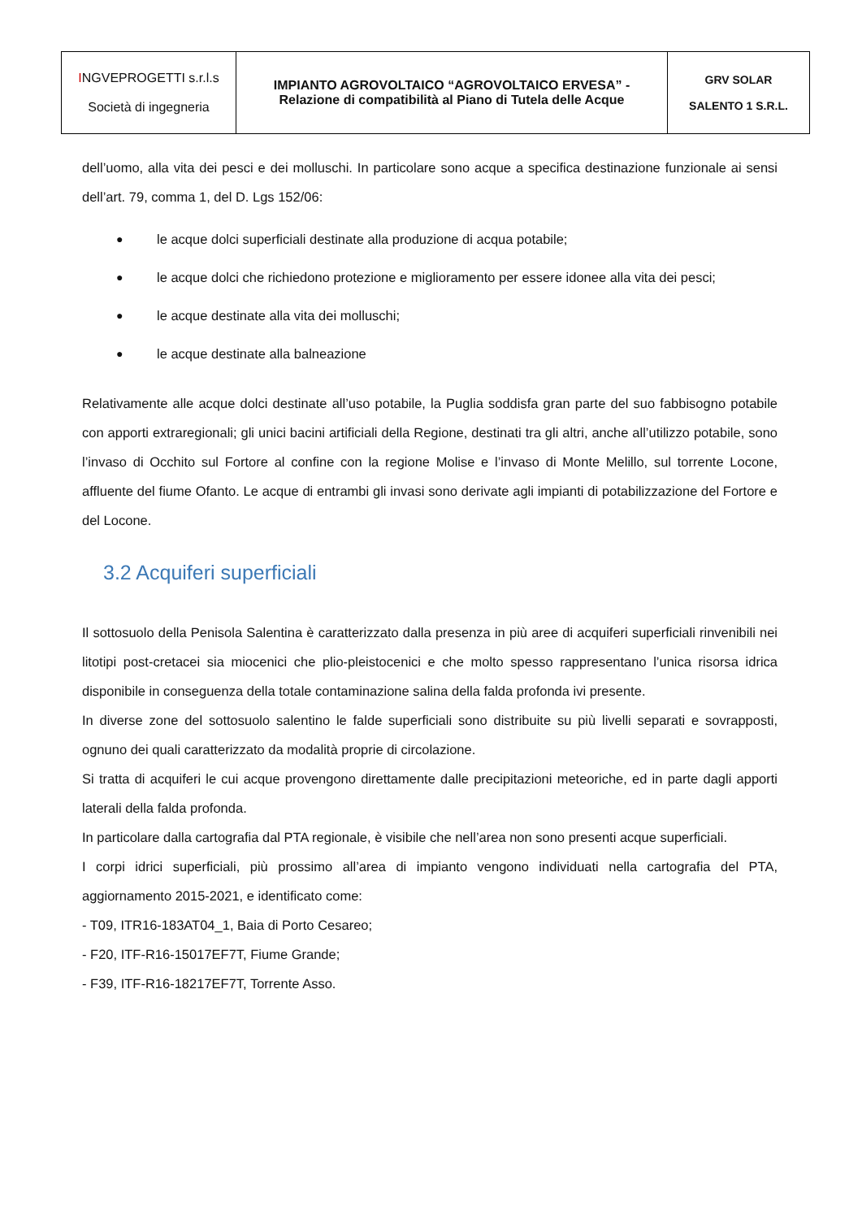| I NGVEPROGETTI s.r.l.s Società di ingegneria | IMPIANTO AGROVOLTAICO “AGROVOLTAICO ERVESA” - Relazione di compatibilità al Piano di Tutela delle Acque | GRV SOLAR SALENTO 1 S.R.L. |
dell’uomo, alla vita dei pesci e dei molluschi. In particolare sono acque a specifica destinazione funzionale ai sensi dell’art. 79, comma 1, del D. Lgs 152/06:
● le acque dolci superficiali destinate alla produzione di acqua potabile;
● le acque dolci che richiedono protezione e miglioramento per essere idonee alla vita dei pesci;
● le acque destinate alla vita dei molluschi;
● le acque destinate alla balneazione
Relativamente alle acque dolci destinate all’uso potabile, la Puglia soddisfa gran parte del suo fabbisogno potabile con apporti extraregionali; gli unici bacini artificiali della Regione, destinati tra gli altri, anche all’utilizzo potabile, sono l’invaso di Occhito sul Fortore al confine con la regione Molise e l’invaso di Monte Melillo, sul torrente Locone, affluente del fiume Ofanto. Le acque di entrambi gli invasi sono derivate agli impianti di potabilizzazione del Fortore e del Locone.
3.2 Acquiferi superficiali
Il sottosuolo della Penisola Salentina è caratterizzato dalla presenza in più aree di acquiferi superficiali rinvenibili nei litotipi post-cretacei sia miocenici che plio-pleistocenici e che molto spesso rappresentano l’unica risorsa idrica disponibile in conseguenza della totale contaminazione salina della falda profonda ivi presente.
In diverse zone del sottosuolo salentino le falde superficiali sono distribuite su più livelli separati e sovrapposti, ognuno dei quali caratterizzato da modalità proprie di circolazione.
Si tratta di acquiferi le cui acque provengono direttamente dalle precipitazioni meteoriche, ed in parte dagli apporti laterali della falda profonda.
In particolare dalla cartografia dal PTA regionale, è visibile che nell’area non sono presenti acque superficiali.
I corpi idrici superficiali, più prossimo all’area di impianto vengono individuati nella cartografia del PTA, aggiornamento 2015-2021, e identificato come:
- T09, ITR16-183AT04_1, Baia di Porto Cesareo;
- F20, ITF-R16-15017EF7T, Fiume Grande;
- F39, ITF-R16-18217EF7T, Torrente Asso.